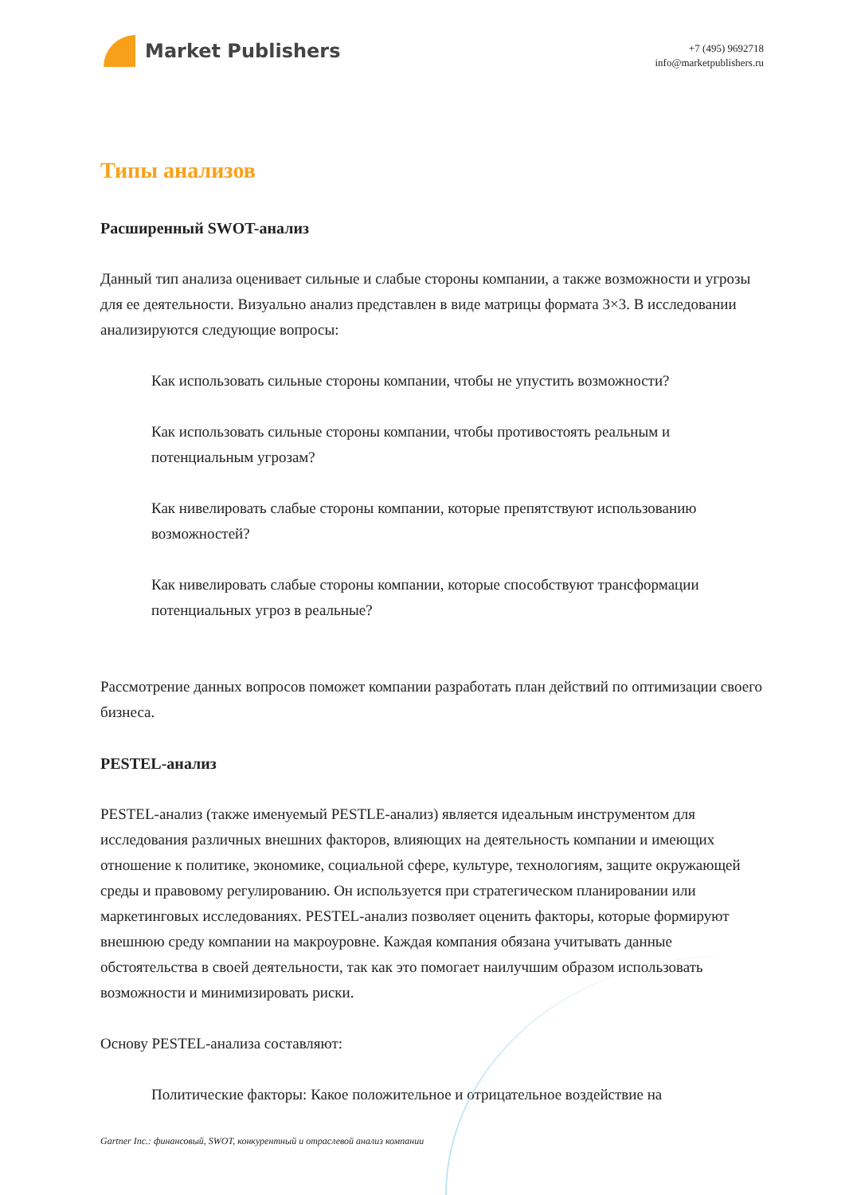Market Publishers
+7 (495) 9692718
info@marketpublishers.ru
Типы анализов
Расширенный SWOT-анализ
Данный тип анализа оценивает сильные и слабые стороны компании, а также возможности и угрозы для ее деятельности. Визуально анализ представлен в виде матрицы формата 3×3. В исследовании анализируются следующие вопросы:
Как использовать сильные стороны компании, чтобы не упустить возможности?
Как использовать сильные стороны компании, чтобы противостоять реальным и потенциальным угрозам?
Как нивелировать слабые стороны компании, которые препятствуют использованию возможностей?
Как нивелировать слабые стороны компании, которые способствуют трансформации потенциальных угроз в реальные?
Рассмотрение данных вопросов поможет компании разработать план действий по оптимизации своего бизнеса.
PESTEL-анализ
PESTEL-анализ (также именуемый PESTLE-анализ) является идеальным инструментом для исследования различных внешних факторов, влияющих на деятельность компании и имеющих отношение к политике, экономике, социальной сфере, культуре, технологиям, защите окружающей среды и правовому регулированию. Он используется при стратегическом планировании или маркетинговых исследованиях. PESTEL-анализ позволяет оценить факторы, которые формируют внешнюю среду компании на макроуровне. Каждая компания обязана учитывать данные обстоятельства в своей деятельности, так как это помогает наилучшим образом использовать возможности и минимизировать риски.
Основу PESTEL-анализа составляют:
Политические факторы: Какое положительное и отрицательное воздействие на
Gartner Inc.: финансовый, SWOT, конкурентный и отраслевой анализ компании